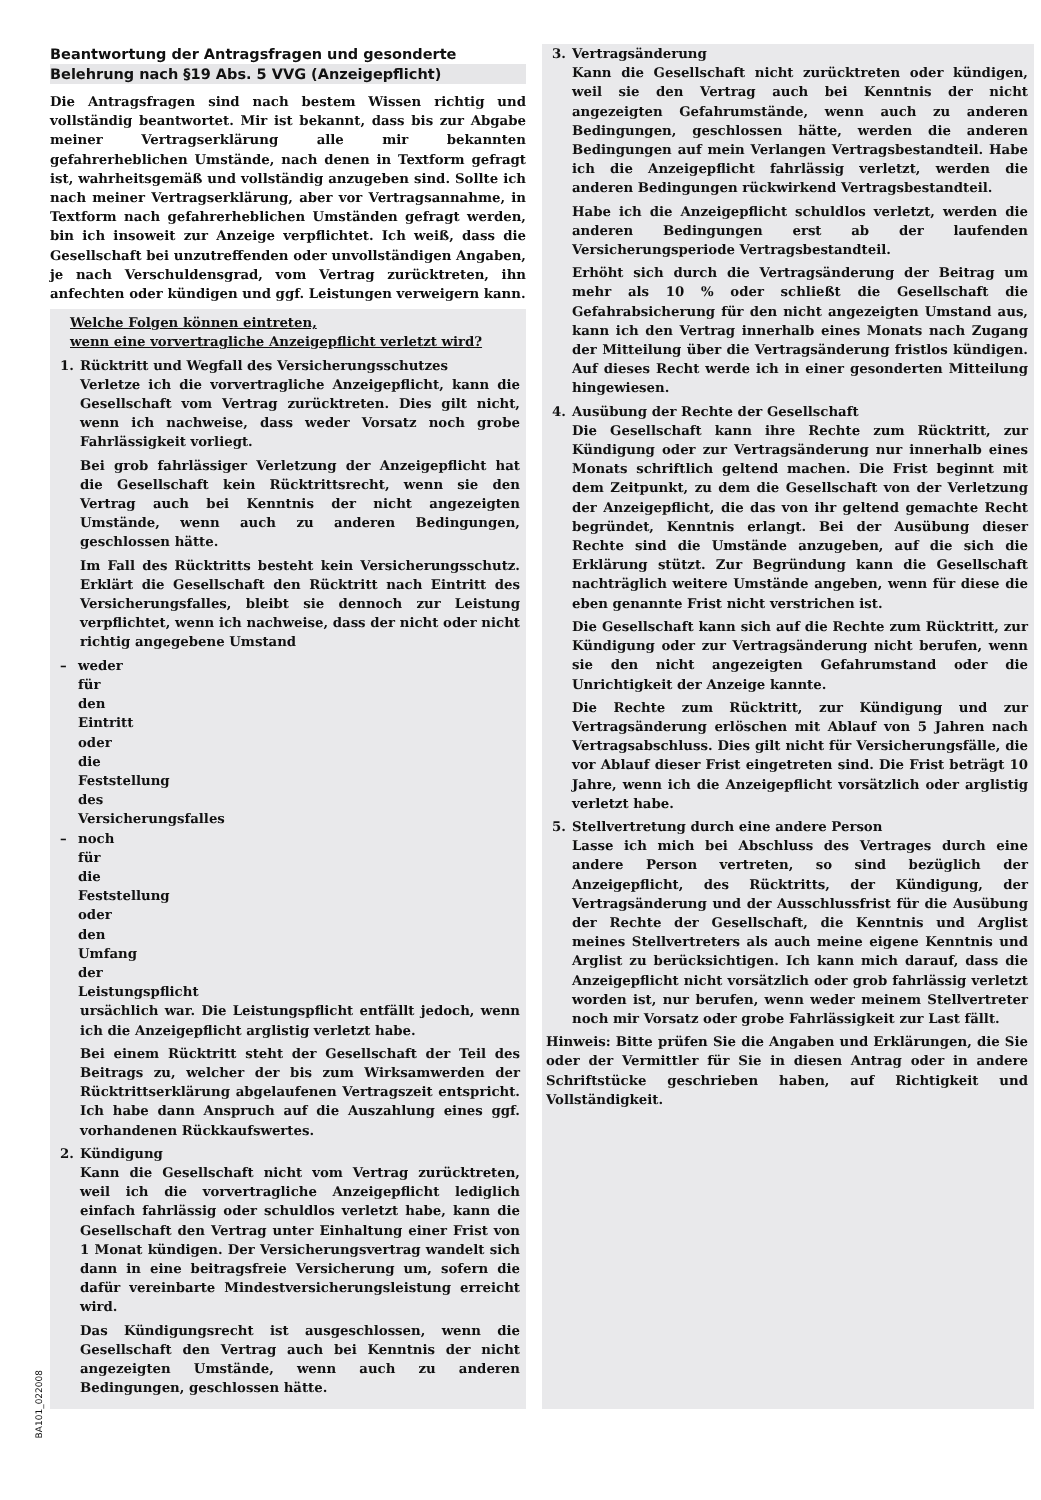Beantwortung der Antragsfragen und gesonderte
Belehrung nach §19 Abs. 5 VVG (Anzeigepflicht)
Die Antragsfragen sind nach bestem Wissen richtig und vollständig beantwortet. Mir ist bekannt, dass bis zur Abgabe meiner Vertragserklärung alle mir bekannten gefahrerheblichen Umstände, nach denen in Textform gefragt ist, wahrheitsgemäß und vollständig anzugeben sind. Sollte ich nach meiner Vertragserklärung, aber vor Vertragsannahme, in Textform nach gefahrerheblichen Umständen gefragt werden, bin ich insoweit zur Anzeige verpflichtet. Ich weiß, dass die Gesellschaft bei unzutreffenden oder unvollständigen Angaben, je nach Verschuldensgrad, vom Vertrag zurücktreten, ihn anfechten oder kündigen und ggf. Leistungen verweigern kann.
Welche Folgen können eintreten,
wenn eine vorvertragliche Anzeigepflicht verletzt wird?
1. Rücktritt und Wegfall des Versicherungsschutzes
Verletze ich die vorvertragliche Anzeigepflicht, kann die Gesellschaft vom Vertrag zurücktreten. Dies gilt nicht, wenn ich nachweise, dass weder Vorsatz noch grobe Fahrlässigkeit vorliegt.
Bei grob fahrlässiger Verletzung der Anzeigepflicht hat die Gesellschaft kein Rücktrittsrecht, wenn sie den Vertrag auch bei Kenntnis der nicht angezeigten Umstände, wenn auch zu anderen Bedingungen, geschlossen hätte.
Im Fall des Rücktritts besteht kein Versicherungsschutz. Erklärt die Gesellschaft den Rücktritt nach Eintritt des Versicherungsfalles, bleibt sie dennoch zur Leistung verpflichtet, wenn ich nachweise, dass der nicht oder nicht richtig angegebene Umstand
– weder für den Eintritt oder die Feststellung des Versicherungsfalles
– noch für die Feststellung oder den Umfang der Leistungspflicht
ursächlich war. Die Leistungspflicht entfällt jedoch, wenn ich die Anzeigepflicht arglistig verletzt habe.
Bei einem Rücktritt steht der Gesellschaft der Teil des Beitrags zu, welcher der bis zum Wirksamwerden der Rücktrittserklärung abgelaufenen Vertragszeit entspricht. Ich habe dann Anspruch auf die Auszahlung eines ggf. vorhandenen Rückkaufswertes.
2. Kündigung
Kann die Gesellschaft nicht vom Vertrag zurücktreten, weil ich die vorvertragliche Anzeigepflicht lediglich einfach fahrlässig oder schuldlos verletzt habe, kann die Gesellschaft den Vertrag unter Einhaltung einer Frist von 1 Monat kündigen. Der Versicherungsvertrag wandelt sich dann in eine beitragsfreie Versicherung um, sofern die dafür vereinbarte Mindestversicherungsleistung erreicht wird.
Das Kündigungsrecht ist ausgeschlossen, wenn die Gesellschaft den Vertrag auch bei Kenntnis der nicht angezeigten Umstände, wenn auch zu anderen Bedingungen, geschlossen hätte.
3. Vertragsänderung
Kann die Gesellschaft nicht zurücktreten oder kündigen, weil sie den Vertrag auch bei Kenntnis der nicht angezeigten Gefahrumstände, wenn auch zu anderen Bedingungen, geschlossen hätte, werden die anderen Bedingungen auf mein Verlangen Vertragsbestandteil. Habe ich die Anzeigepflicht fahrlässig verletzt, werden die anderen Bedingungen rückwirkend Vertragsbestandteil.
Habe ich die Anzeigepflicht schuldlos verletzt, werden die anderen Bedingungen erst ab der laufenden Versicherungsperiode Vertragsbestandteil.
Erhöht sich durch die Vertragsänderung der Beitrag um mehr als 10 % oder schließt die Gesellschaft die Gefahrabsicherung für den nicht angezeigten Umstand aus, kann ich den Vertrag innerhalb eines Monats nach Zugang der Mitteilung über die Vertragsänderung fristlos kündigen. Auf dieses Recht werde ich in einer gesonderten Mitteilung hingewiesen.
4. Ausübung der Rechte der Gesellschaft
Die Gesellschaft kann ihre Rechte zum Rücktritt, zur Kündigung oder zur Vertragsänderung nur innerhalb eines Monats schriftlich geltend machen. Die Frist beginnt mit dem Zeitpunkt, zu dem die Gesellschaft von der Verletzung der Anzeigepflicht, die das von ihr geltend gemachte Recht begründet, Kenntnis erlangt. Bei der Ausübung dieser Rechte sind die Umstände anzugeben, auf die sich die Erklärung stützt. Zur Begründung kann die Gesellschaft nachträglich weitere Umstände angeben, wenn für diese die eben genannte Frist nicht verstrichen ist.
Die Gesellschaft kann sich auf die Rechte zum Rücktritt, zur Kündigung oder zur Vertragsänderung nicht berufen, wenn sie den nicht angezeigten Gefahrumstand oder die Unrichtigkeit der Anzeige kannte.
Die Rechte zum Rücktritt, zur Kündigung und zur Vertragsänderung erlöschen mit Ablauf von 5 Jahren nach Vertragsabschluss. Dies gilt nicht für Versicherungsfälle, die vor Ablauf dieser Frist eingetreten sind. Die Frist beträgt 10 Jahre, wenn ich die Anzeigepflicht vorsätzlich oder arglistig verletzt habe.
5. Stellvertretung durch eine andere Person
Lasse ich mich bei Abschluss des Vertrages durch eine andere Person vertreten, so sind bezüglich der Anzeigepflicht, des Rücktritts, der Kündigung, der Vertragsänderung und der Ausschlussfrist für die Ausübung der Rechte der Gesellschaft, die Kenntnis und Arglist meines Stellvertreters als auch meine eigene Kenntnis und Arglist zu berücksichtigen. Ich kann mich darauf, dass die Anzeigepflicht nicht vorsätzlich oder grob fahrlässig verletzt worden ist, nur berufen, wenn weder meinem Stellvertreter noch mir Vorsatz oder grobe Fahrlässigkeit zur Last fällt.
Hinweis: Bitte prüfen Sie die Angaben und Erklärungen, die Sie oder der Vermittler für Sie in diesen Antrag oder in andere Schriftstücke geschrieben haben, auf Richtigkeit und Vollständigkeit.
BA101_022008